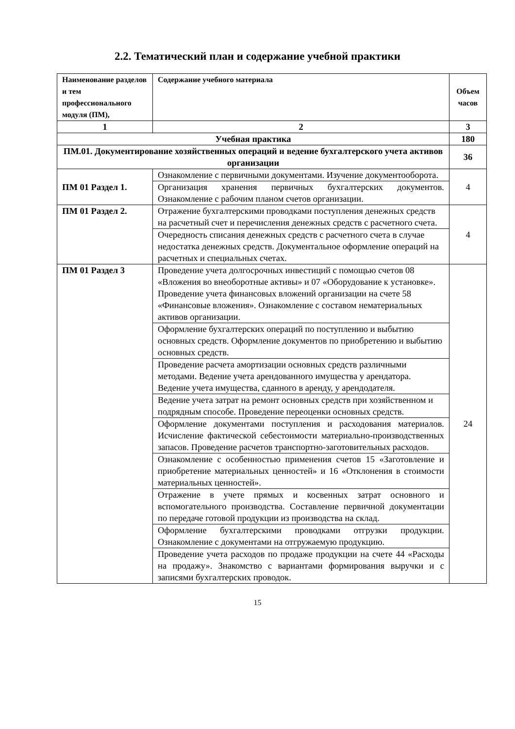2.2. Тематический план и содержание учебной практики
| Наименование разделов и тем профессионального модуля (ПМ), | Содержание учебного материала | Объем часов |
| --- | --- | --- |
| 1 | 2 | 3 |
| Учебная практика | | 180 |
| ПМ.01. Документирование хозяйственных операций и ведение бухгалтерского учета активов организации | | 36 |
| ПМ 01 Раздел 1. | Ознакомление с первичными документами. Изучение документооборота. | 4 |
| | Организация хранения первичных бухгалтерских документов. Ознакомление с рабочим планом счетов организации. | |
| ПМ 01 Раздел 2. | Отражение бухгалтерскими проводками поступления денежных средств на расчетный счет и перечисления денежных средств с расчетного счета. | 4 |
| | Очередность списания денежных средств с расчетного счета в случае недостатка денежных средств. Документальное оформление операций на расчетных и специальных счетах. | |
| ПМ 01 Раздел 3 | Проведение учета долгосрочных инвестиций с помощью счетов 08 «Вложения во внеоборотные активы» и 07 «Оборудование к установке». Проведение учета финансовых вложений организации на счете 58 «Финансовые вложения». Ознакомление с составом нематериальных активов организации. | 24 |
| | Оформление бухгалтерских операций по поступлению и выбытию основных средств. Оформление документов по приобретению и выбытию основных средств. | |
| | Проведение расчета амортизации основных средств различными методами. Ведение учета арендованного имущества у арендатора. Ведение учета имущества, сданного в аренду, у арендодателя. | |
| | Ведение учета затрат на ремонт основных средств при хозяйственном и подрядным способе. Проведение переоценки основных средств. | |
| | Оформление документами поступления и расходования материалов. Исчисление фактической себестоимости материально-производственных запасов. Проведение расчетов транспортно-заготовительных расходов. | |
| | Ознакомление с особенностью применения счетов 15 «Заготовление и приобретение материальных ценностей» и 16 «Отклонения в стоимости материальных ценностей». | |
| | Отражение в учете прямых и косвенных затрат основного и вспомогательного производства. Составление первичной документации по передаче готовой продукции из производства на склад. | |
| | Оформление бухгалтерскими проводками отгрузки продукции. Ознакомление с документами на отгружаемую продукцию. | |
| | Проведение учета расходов по продаже продукции на счете 44 «Расходы на продажу». Знакомство с вариантами формирования выручки и с записями бухгалтерских проводок. | |
15